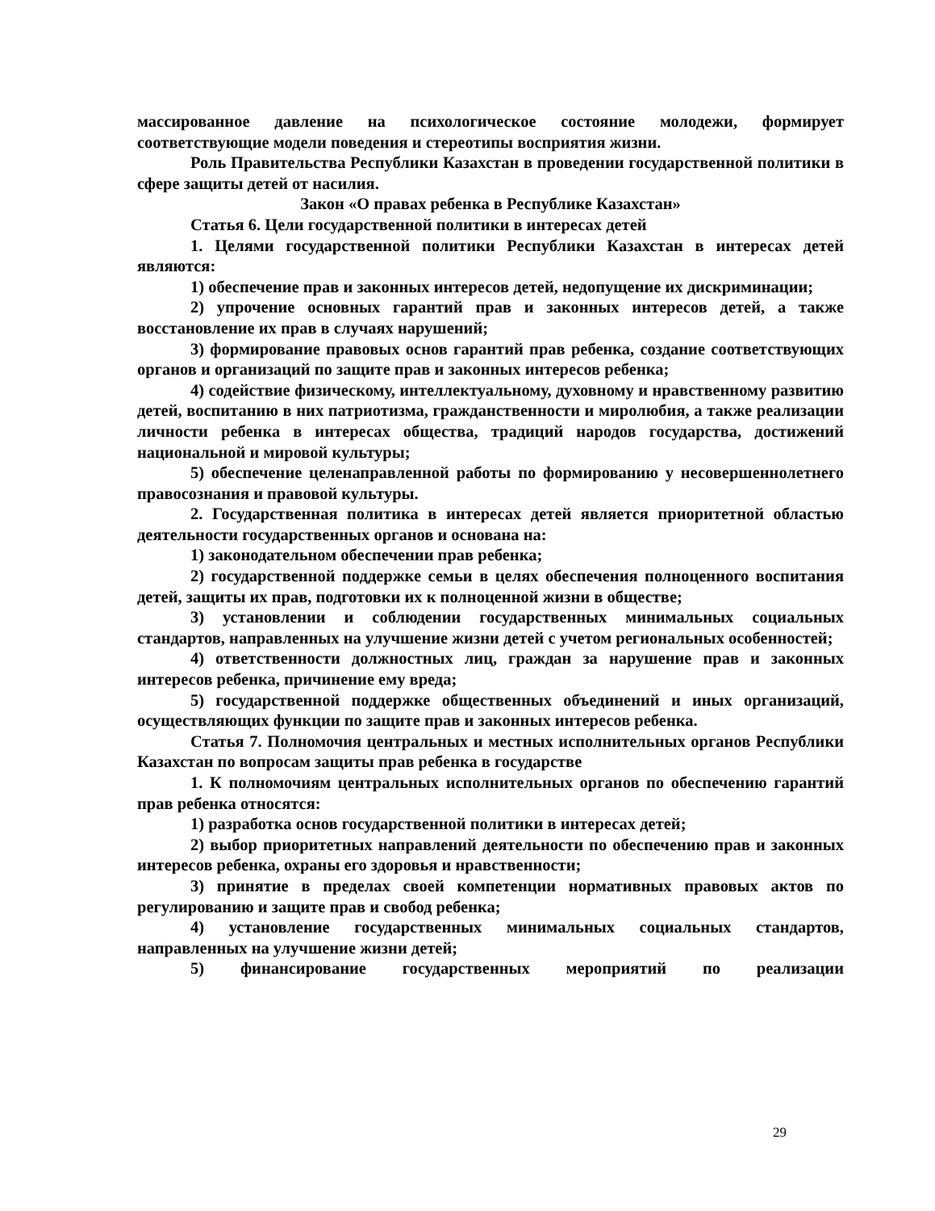массированное давление на психологическое состояние молодежи, формирует соответствующие модели поведения и стереотипы восприятия жизни.
Роль Правительства Республики Казахстан в проведении государственной политики в сфере защиты детей от насилия.
Закон «О правах ребенка в Республике Казахстан»
Статья 6. Цели государственной политики в интересах детей
1. Целями государственной политики Республики Казахстан в интересах детей являются:
1) обеспечение прав и законных интересов детей, недопущение их дискриминации;
2) упрочение основных гарантий прав и законных интересов детей, а также восстановление их прав в случаях нарушений;
3) формирование правовых основ гарантий прав ребенка, создание соответствующих органов и организаций по защите прав и законных интересов ребенка;
4) содействие физическому, интеллектуальному, духовному и нравственному развитию детей, воспитанию в них патриотизма, гражданственности и миролюбия, а также реализации личности ребенка в интересах общества, традиций народов государства, достижений национальной и мировой культуры;
5) обеспечение целенаправленной работы по формированию у несовершеннолетнего правосознания и правовой культуры.
2. Государственная политика в интересах детей является приоритетной областью деятельности государственных органов и основана на:
1) законодательном обеспечении прав ребенка;
2) государственной поддержке семьи в целях обеспечения полноценного воспитания детей, защиты их прав, подготовки их к полноценной жизни в обществе;
3) установлении и соблюдении государственных минимальных социальных стандартов, направленных на улучшение жизни детей с учетом региональных особенностей;
4) ответственности должностных лиц, граждан за нарушение прав и законных интересов ребенка, причинение ему вреда;
5) государственной поддержке общественных объединений и иных организаций, осуществляющих функции по защите прав и законных интересов ребенка.
Статья 7. Полномочия центральных и местных исполнительных органов Республики Казахстан по вопросам защиты прав ребенка в государстве
1. К полномочиям центральных исполнительных органов по обеспечению гарантий прав ребенка относятся:
1) разработка основ государственной политики в интересах детей;
2) выбор приоритетных направлений деятельности по обеспечению прав и законных интересов ребенка, охраны его здоровья и нравственности;
3) принятие в пределах своей компетенции нормативных правовых актов по регулированию и защите прав и свобод ребенка;
4) установление государственных минимальных социальных стандартов, направленных на улучшение жизни детей;
5) финансирование государственных мероприятий по реализации
29